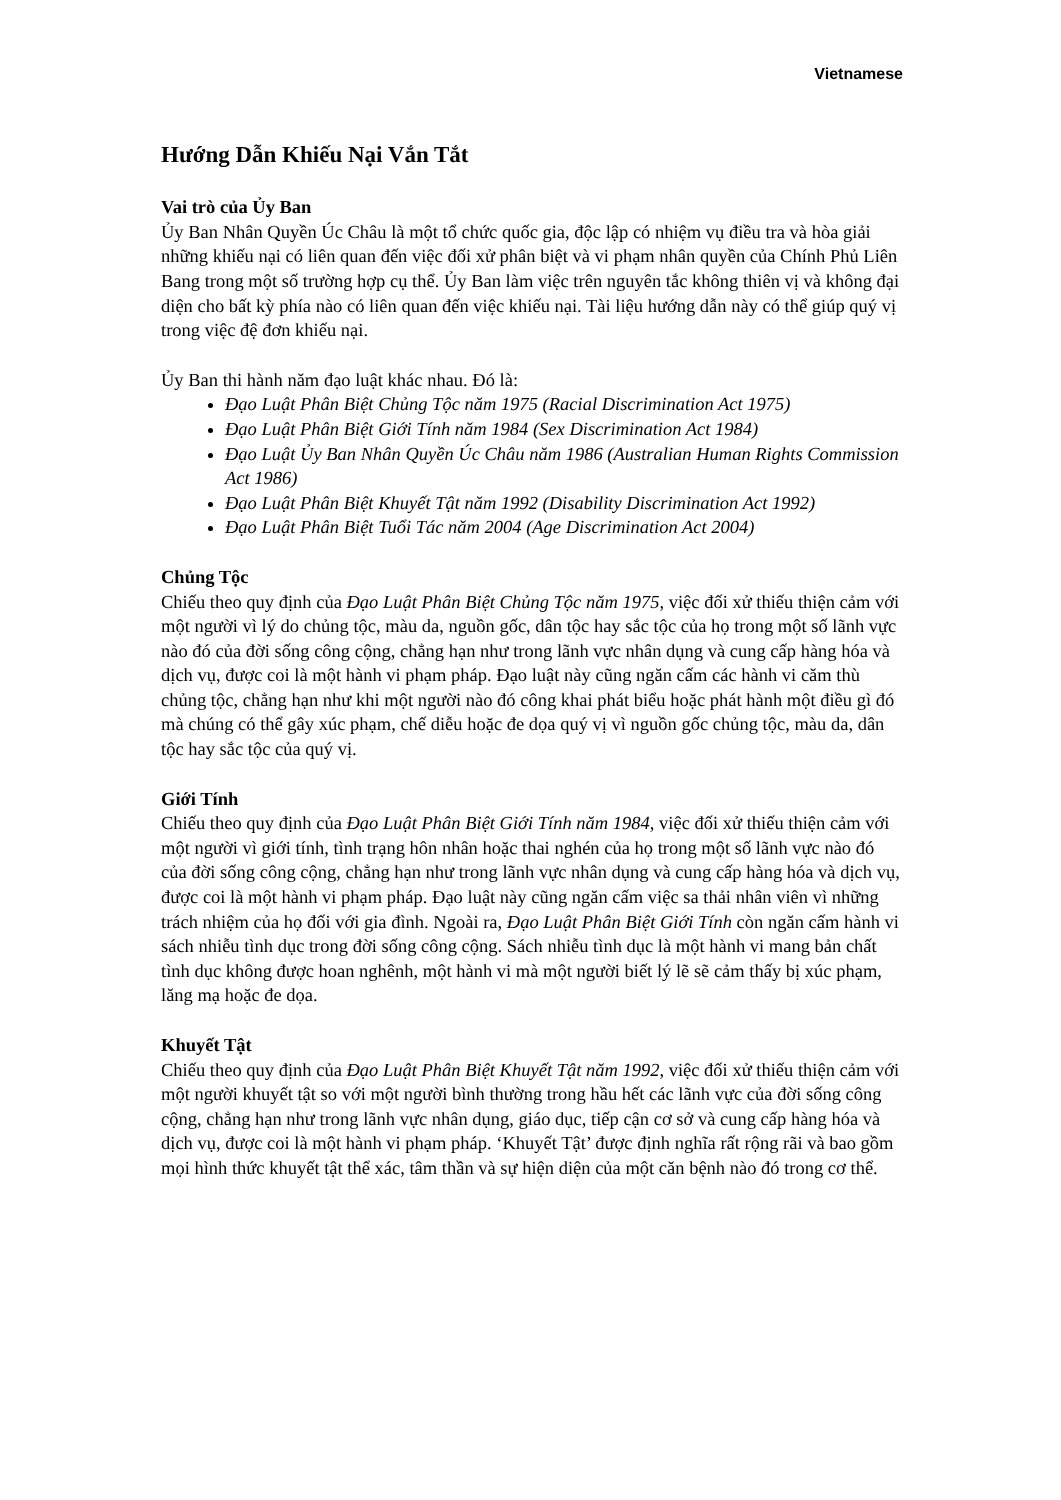Vietnamese
Hướng Dẫn Khiếu Nại Vắn Tắt
Vai trò của Ủy Ban
Ủy Ban Nhân Quyền Úc Châu là một tổ chức quốc gia, độc lập có nhiệm vụ điều tra và hòa giải những khiếu nại có liên quan đến việc đối xử phân biệt và vi phạm nhân quyền của Chính Phủ Liên Bang trong một số trường hợp cụ thể. Ủy Ban làm việc trên nguyên tắc không thiên vị và không đại diện cho bất kỳ phía nào có liên quan đến việc khiếu nại. Tài liệu hướng dẫn này có thể giúp quý vị trong việc đệ đơn khiếu nại.
Ủy Ban thi hành năm đạo luật khác nhau. Đó là:
Đạo Luật Phân Biệt Chủng Tộc năm 1975 (Racial Discrimination Act 1975)
Đạo Luật Phân Biệt Giới Tính năm 1984 (Sex Discrimination Act 1984)
Đạo Luật Ủy Ban Nhân Quyền Úc Châu năm 1986 (Australian Human Rights Commission Act 1986)
Đạo Luật Phân Biệt Khuyết Tật năm 1992 (Disability Discrimination Act 1992)
Đạo Luật Phân Biệt Tuổi Tác năm 2004 (Age Discrimination Act 2004)
Chủng Tộc
Chiếu theo quy định của Đạo Luật Phân Biệt Chủng Tộc năm 1975, việc đối xử thiếu thiện cảm với một người vì lý do chủng tộc, màu da, nguồn gốc, dân tộc hay sắc tộc của họ trong một số lãnh vực nào đó của đời sống công cộng, chẳng hạn như trong lãnh vực nhân dụng và cung cấp hàng hóa và dịch vụ, được coi là một hành vi phạm pháp. Đạo luật này cũng ngăn cấm các hành vi căm thù chủng tộc, chẳng hạn như khi một người nào đó công khai phát biểu hoặc phát hành một điều gì đó mà chúng có thể gây xúc phạm, chế diễu hoặc đe dọa quý vị vì nguồn gốc chủng tộc, màu da, dân tộc hay sắc tộc của quý vị.
Giới Tính
Chiếu theo quy định của Đạo Luật Phân Biệt Giới Tính năm 1984, việc đối xử thiếu thiện cảm với một người vì giới tính, tình trạng hôn nhân hoặc thai nghén của họ trong một số lãnh vực nào đó của đời sống công cộng, chẳng hạn như trong lãnh vực nhân dụng và cung cấp hàng hóa và dịch vụ, được coi là một hành vi phạm pháp. Đạo luật này cũng ngăn cấm việc sa thải nhân viên vì những trách nhiệm của họ đối với gia đình. Ngoài ra, Đạo Luật Phân Biệt Giới Tính còn ngăn cấm hành vi sách nhiễu tình dục trong đời sống công cộng. Sách nhiễu tình dục là một hành vi mang bản chất tình dục không được hoan nghênh, một hành vi mà một người biết lý lẽ sẽ cảm thấy bị xúc phạm, lăng mạ hoặc đe dọa.
Khuyết Tật
Chiếu theo quy định của Đạo Luật Phân Biệt Khuyết Tật năm 1992, việc đối xử thiếu thiện cảm với một người khuyết tật so với một người bình thường trong hầu hết các lãnh vực của đời sống công cộng, chẳng hạn như trong lãnh vực nhân dụng, giáo dục, tiếp cận cơ sở và cung cấp hàng hóa và dịch vụ, được coi là một hành vi phạm pháp. ‘Khuyết Tật’ được định nghĩa rất rộng rãi và bao gồm mọi hình thức khuyết tật thể xác, tâm thần và sự hiện diện của một căn bệnh nào đó trong cơ thể.